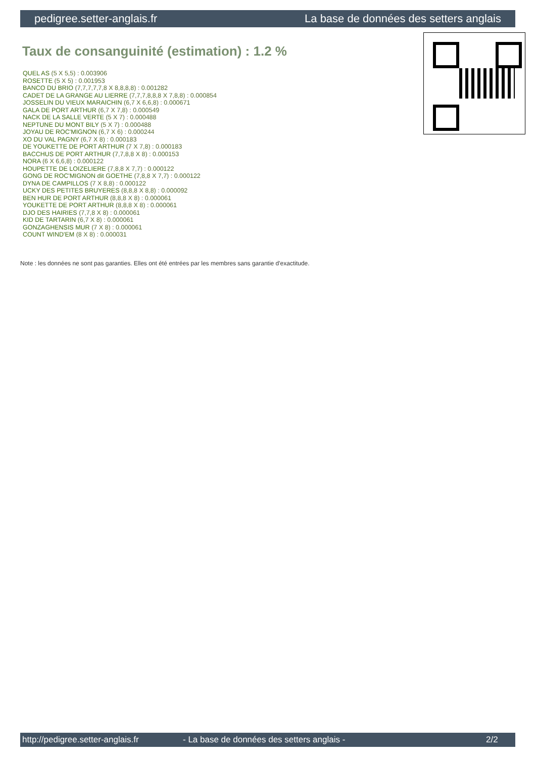pedigree.setter-anglais.fr La base de données des setters anglais
Taux de consanguinité (estimation) : 1.2 %
QUEL AS (5 X 5,5) : 0.003906
ROSETTE (5 X 5) : 0.001953
BANCO DU BRIO (7,7,7,7,7,8 X 8,8,8,8) : 0.001282
CADET DE LA GRANGE AU LIERRE (7,7,7,8,8,8 X 7,8,8) : 0.000854
JOSSELIN DU VIEUX MARAICHIN (6,7 X 6,6,8) : 0.000671
GALA DE PORT ARTHUR (6,7 X 7,8) : 0.000549
NACK DE LA SALLE VERTE (5 X 7) : 0.000488
NEPTUNE DU MONT BILY (5 X 7) : 0.000488
JOYAU DE ROC'MIGNON (6,7 X 6) : 0.000244
XO DU VAL PAGNY (6,7 X 8) : 0.000183
DE YOUKETTE DE PORT ARTHUR (7 X 7,8) : 0.000183
BACCHUS DE PORT ARTHUR (7,7,8,8 X 8) : 0.000153
NORA (6 X 6,6,8) : 0.000122
HOUPETTE DE LOIZELIERE (7,8,8 X 7,7) : 0.000122
GONG DE ROC'MIGNON dit GOETHE (7,8,8 X 7,7) : 0.000122
DYNA DE CAMPILLOS (7 X 8,8) : 0.000122
UCKY DES PETITES BRUYERES (8,8,8 X 8,8) : 0.000092
BEN HUR DE PORT ARTHUR (8,8,8 X 8) : 0.000061
YOUKETTE DE PORT ARTHUR (8,8,8 X 8) : 0.000061
DJO DES HAIRIES (7,7,8 X 8) : 0.000061
KID DE TARTARIN (6,7 X 8) : 0.000061
GONZAGHENSIS MUR (7 X 8) : 0.000061
COUNT WIND'EM (8 X 8) : 0.000031
Note : les données ne sont pas garanties. Elles ont été entrées par les membres sans garantie d'exactitude.
http://pedigree.setter-anglais.fr - La base de données des setters anglais - 2/2